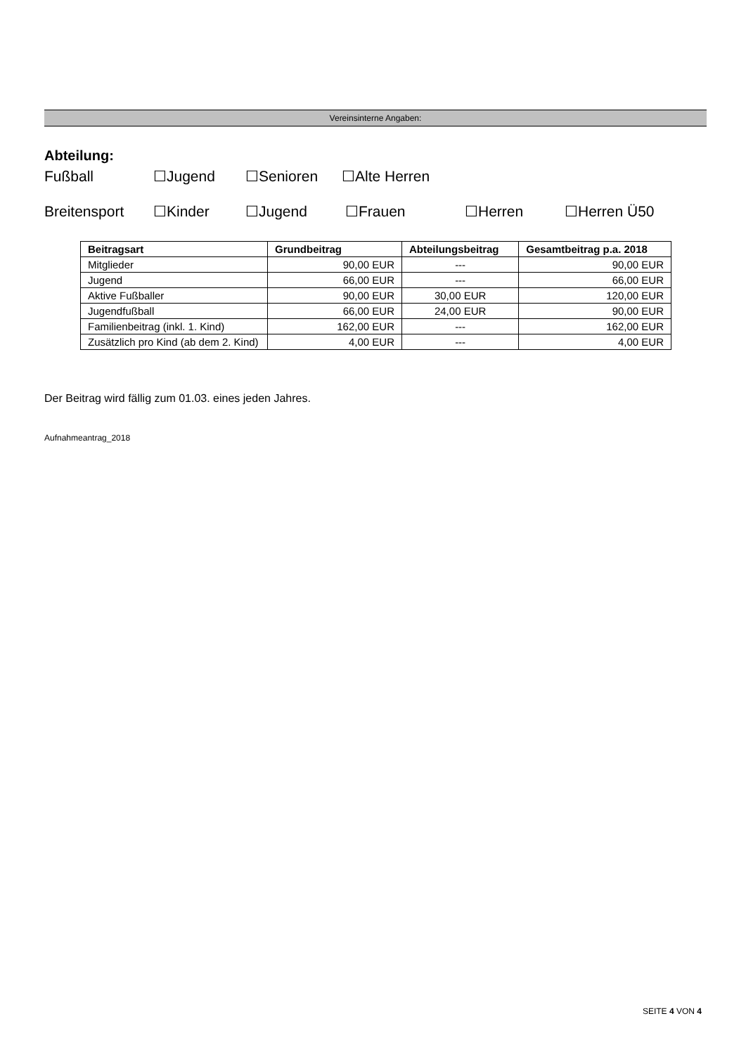Vereinsinterne Angaben:
Abteilung:
Fußball ☐Jugend ☐Senioren ☐Alte Herren
Breitensport ☐Kinder ☐Jugend ☐Frauen ☐Herren ☐Herren Ü50
| Beitragsart | Grundbeitrag | Abteilungsbeitrag | Gesamtbeitrag p.a. 2018 |
| --- | --- | --- | --- |
| Mitglieder | 90,00 EUR | --- | 90,00 EUR |
| Jugend | 66,00 EUR | --- | 66,00 EUR |
| Aktive Fußballer | 90,00 EUR | 30,00 EUR | 120,00 EUR |
| Jugendfußball | 66,00 EUR | 24,00 EUR | 90,00 EUR |
| Familienbeitrag (inkl. 1. Kind) | 162,00 EUR | --- | 162,00 EUR |
| Zusätzlich pro Kind (ab dem 2. Kind) | 4,00 EUR | --- | 4,00 EUR |
Der Beitrag wird fällig zum 01.03. eines jeden Jahres.
Aufnahmeantrag_2018
SEITE 4 VON 4